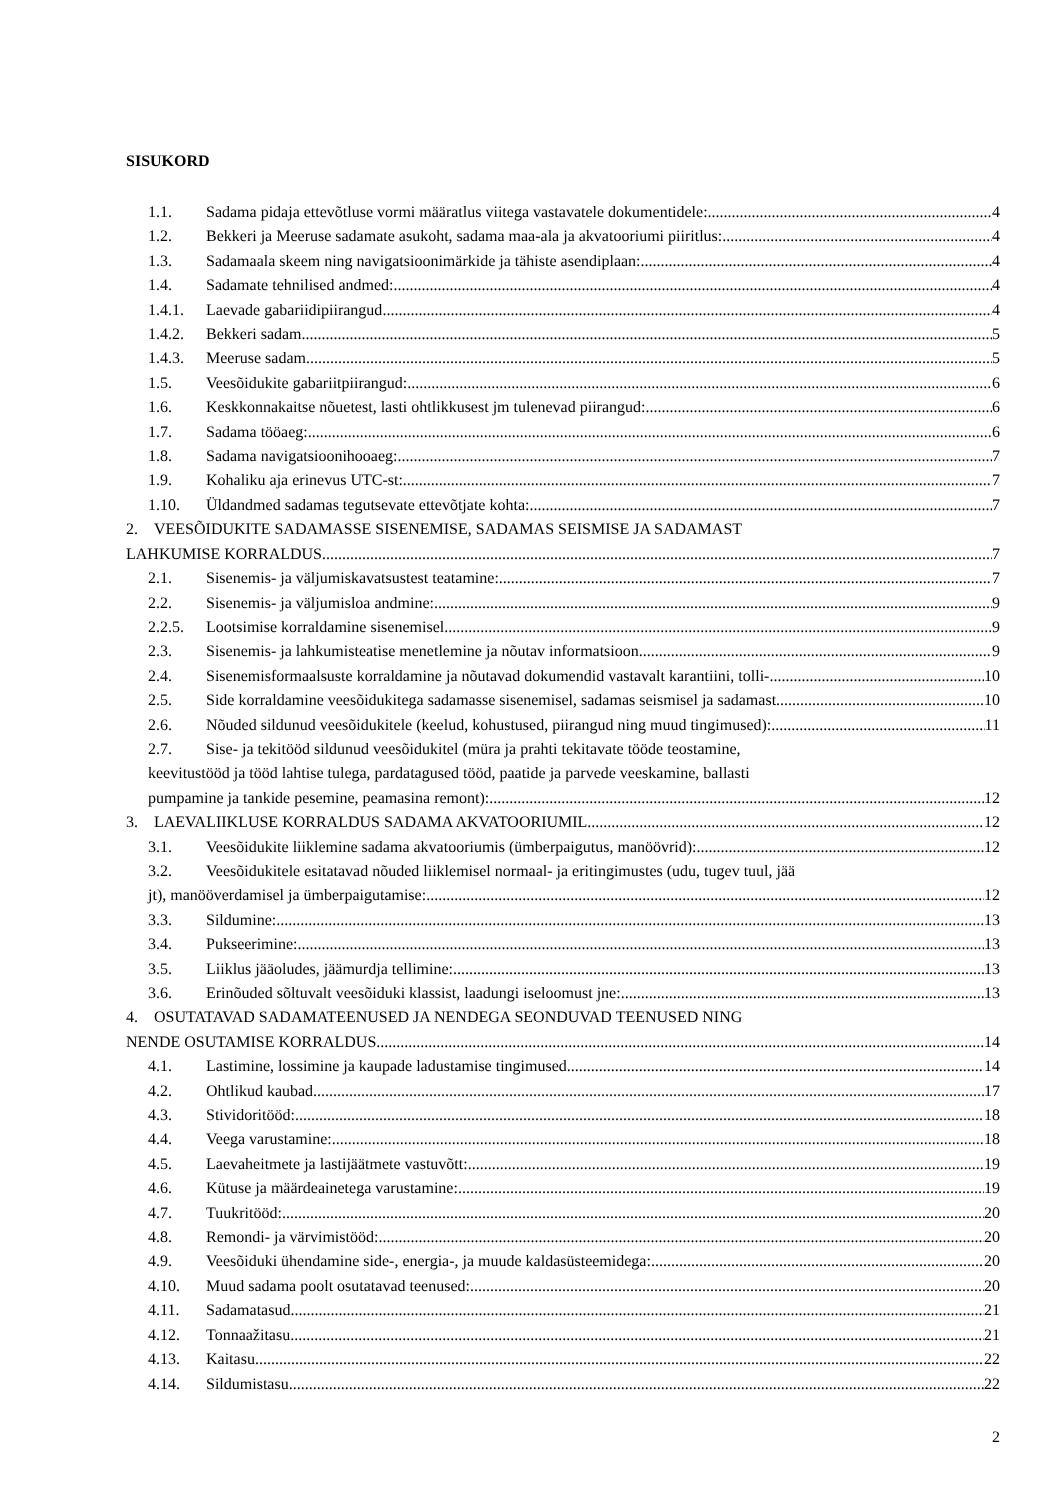SISUKORD
1.1. Sadama pidaja ettevõtluse vormi määratlus viitega vastavatele dokumentidele: 4
1.2. Bekkeri ja Meeruse sadamate asukoht, sadama maa-ala ja akvatooriumi piiritlus: 4
1.3. Sadamaala skeem ning navigatsioonimärkide ja tähiste asendiplaan: 4
1.4. Sadamate tehnilised andmed: 4
1.4.1. Laevade gabariidipiirangud 4
1.4.2. Bekkeri sadam 5
1.4.3. Meeruse sadam 5
1.5. Veesõidukite gabariitpiirangud: 6
1.6. Keskkonnakaitse nõuetest, lasti ohtlikkusest jm tulenevad piirangud: 6
1.7. Sadama tööaeg: 6
1.8. Sadama navigatsioonihooaeg: 7
1.9. Kohaliku aja erinevus UTC-st: 7
1.10. Üldandmed sadamas tegutsevate ettevõtjate kohta: 7
2. VEESÕIDUKITE SADAMASSE SISENEMISE, SADAMAS SEISMISE JA SADAMAST
LAHKUMISE KORRALDUS 7
2.1. Sisenemis- ja väljumiskavatsustest teatamine: 7
2.2. Sisenemis- ja väljumisloa andmine: 9
2.2.5. Lootsimise korraldamine sisenemisel 9
2.3. Sisenemis- ja lahkumisteatise menetlemine ja nõutav informatsioon 9
2.4. Sisenemisformaalsuste korraldamine ja nõutavad dokumendid vastavalt karantiini, tolli- 10
2.5. Side korraldamine veesõidukitega sadamasse sisenemisel, sadamas seismisel ja sadamast 10
2.6. Nõuded sildunud veesõidukitele (keelud, kohustused, piirangud ning muud tingimused): 11
2.7. Sise- ja tekitööd sildunud veesõidukitel (müra ja prahti tekitavate tööde teostamine,
keevitustööd ja tööd lahtise tulega, pardatagused tööd, paatide ja parvede veeskamine, ballasti
pumpamine ja tankide pesemine, peamasina remont): 12
3. LAEVALIIKLUSE KORRALDUS SADAMA AKVATOORIUMIL 12
3.1. Veesõidukite liiklemine sadama akvatooriumis (ümberpaigutus, manöövrid): 12
3.2. Veesõidukitele esitatavad nõuded liiklemisel normaal- ja eritingimustes (udu, tugev tuul, jää
jt), manööverdamisel ja ümberpaigutamise: 12
3.3. Sildumine: 13
3.4. Pukseerimine: 13
3.5. Liiklus jääoludes, jäämurdja tellimine: 13
3.6. Erinõuded sõltuvalt veesõiduki klassist, laadungi iseloomust jne: 13
4. OSUTATAVAD SADAMATEENUSED JA NENDEGA SEONDUVAD TEENUSED NING
NENDE OSUTAMISE KORRALDUS 14
4.1. Lastimine, lossimine ja kaupade ladustamise tingimused. 14
4.2. Ohtlikud kaubad 17
4.3. Stividoritööd: 18
4.4. Veega varustamine: 18
4.5. Laevaheitmete ja lastijäätmete vastuvõtt: 19
4.6. Kütuse ja määrdeainetega varustamine: 19
4.7. Tuukritööd: 20
4.8. Remondi- ja värvimistööd: 20
4.9. Veesõiduki ühendamine side-, energia-, ja muude kaldasüsteemidega: 20
4.10. Muud sadama poolt osutatavad teenused: 20
4.11. Sadamatasud 21
4.12. Tonnaažitasu 21
4.13. Kaitasu 22
4.14. Sildumistasu 22
2